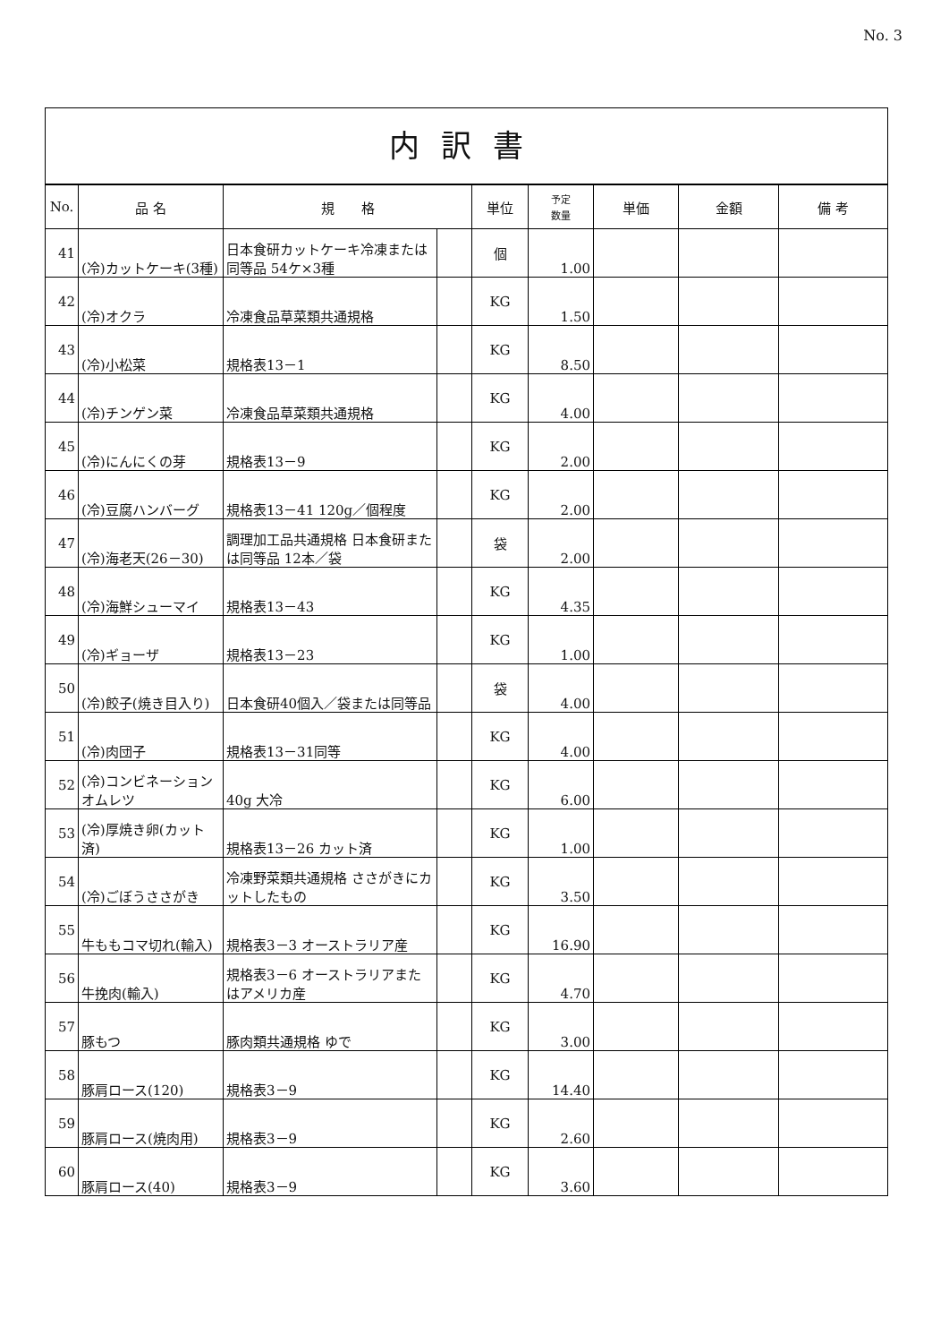No. 3
内訳書
| No. | 品 名 | 規 格 | | 単位 | 予定 数量 | 単価 | 金額 | 備 考 |
| --- | --- | --- | --- | --- | --- | --- | --- | --- |
| 41 | (冷)カットケーキ(3種) | 日本食研カットケーキ冷凍または同等品 54ケ×3種 | | 個 | 1.00 | | | |
| 42 | (冷)オクラ | 冷凍食品草菜類共通規格 | | KG | 1.50 | | | |
| 43 | (冷)小松菜 | 規格表13－1 | | KG | 8.50 | | | |
| 44 | (冷)チンゲン菜 | 冷凍食品草菜類共通規格 | | KG | 4.00 | | | |
| 45 | (冷)にんにくの芽 | 規格表13－9 | | KG | 2.00 | | | |
| 46 | (冷)豆腐ハンバーグ | 規格表13－41 120g／個程度 | | KG | 2.00 | | | |
| 47 | (冷)海老天(26－30) | 調理加工品共通規格 日本食研または同等品 12本／袋 | | 袋 | 2.00 | | | |
| 48 | (冷)海鮮シューマイ | 規格表13－43 | | KG | 4.35 | | | |
| 49 | (冷)ギョーザ | 規格表13－23 | | KG | 1.00 | | | |
| 50 | (冷)餃子(焼き目入り) | 日本食研40個入／袋または同等品 | | 袋 | 4.00 | | | |
| 51 | (冷)肉団子 | 規格表13－31同等 | | KG | 4.00 | | | |
| 52 | (冷)コンビネーションオムレツ | 40g 大冷 | | KG | 6.00 | | | |
| 53 | (冷)厚焼き卵(カット済) | 規格表13－26 カット済 | | KG | 1.00 | | | |
| 54 | (冷)ごぼうささがき | 冷凍野菜類共通規格 ささがきにカットしたもの | | KG | 3.50 | | | |
| 55 | 牛ももコマ切れ(輸入) | 規格表3－3 オーストラリア産 | | KG | 16.90 | | | |
| 56 | 牛挽肉(輸入) | 規格表3－6 オーストラリアまたはアメリカ産 | | KG | 4.70 | | | |
| 57 | 豚もつ | 豚肉類共通規格 ゆで | | KG | 3.00 | | | |
| 58 | 豚肩ロース(120) | 規格表3－9 | | KG | 14.40 | | | |
| 59 | 豚肩ロース(焼肉用) | 規格表3－9 | | KG | 2.60 | | | |
| 60 | 豚肩ロース(40) | 規格表3－9 | | KG | 3.60 | | | |